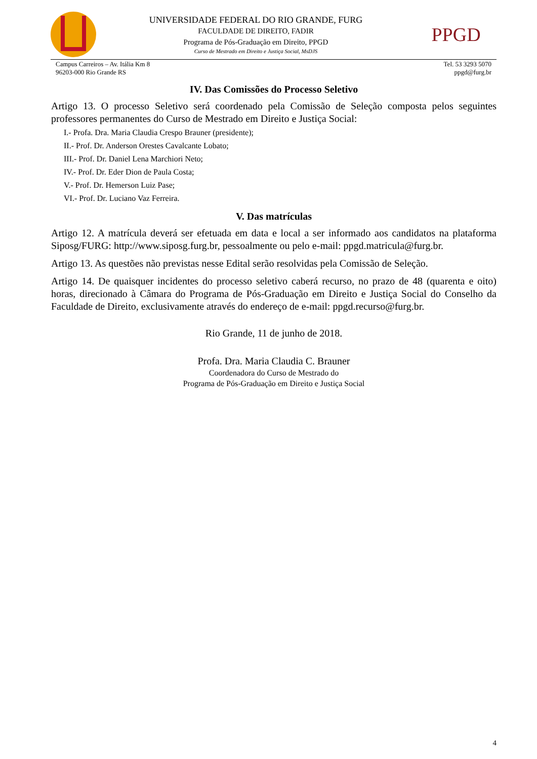UNIVERSIDADE FEDERAL DO RIO GRANDE, FURG
FACULDADE DE DIREITO, FADIR
Programa de Pós-Graduação em Direito, PPGD
Curso de Mestrado em Direito e Justiça Social, MsDJS
PPGD
Campus Carreiros – Av. Itália Km 8
96203-000 Rio Grande RS
Tel. 53 3293 5070
ppgd@furg.br
IV. Das Comissões do Processo Seletivo
Artigo 13. O processo Seletivo será coordenado pela Comissão de Seleção composta pelos seguintes professores permanentes do Curso de Mestrado em Direito e Justiça Social:
I.- Profa. Dra. Maria Claudia Crespo Brauner (presidente);
II.- Prof. Dr. Anderson Orestes Cavalcante Lobato;
III.- Prof. Dr. Daniel Lena Marchiori Neto;
IV.- Prof. Dr. Eder Dion de Paula Costa;
V.- Prof. Dr. Hemerson Luiz Pase;
VI.- Prof. Dr. Luciano Vaz Ferreira.
V. Das matrículas
Artigo 12. A matrícula deverá ser efetuada em data e local a ser informado aos candidatos na plataforma Siposg/FURG: http://www.siposg.furg.br, pessoalmente ou pelo e-mail: ppgd.matricula@furg.br.
Artigo 13. As questões não previstas nesse Edital serão resolvidas pela Comissão de Seleção.
Artigo 14. De quaisquer incidentes do processo seletivo caberá recurso, no prazo de 48 (quarenta e oito) horas, direcionado à Câmara do Programa de Pós-Graduação em Direito e Justiça Social do Conselho da Faculdade de Direito, exclusivamente através do endereço de e-mail: ppgd.recurso@furg.br.
Rio Grande, 11 de junho de 2018.
Profa. Dra. Maria Claudia C. Brauner
Coordenadora do Curso de Mestrado do
Programa de Pós-Graduação em Direito e Justiça Social
4